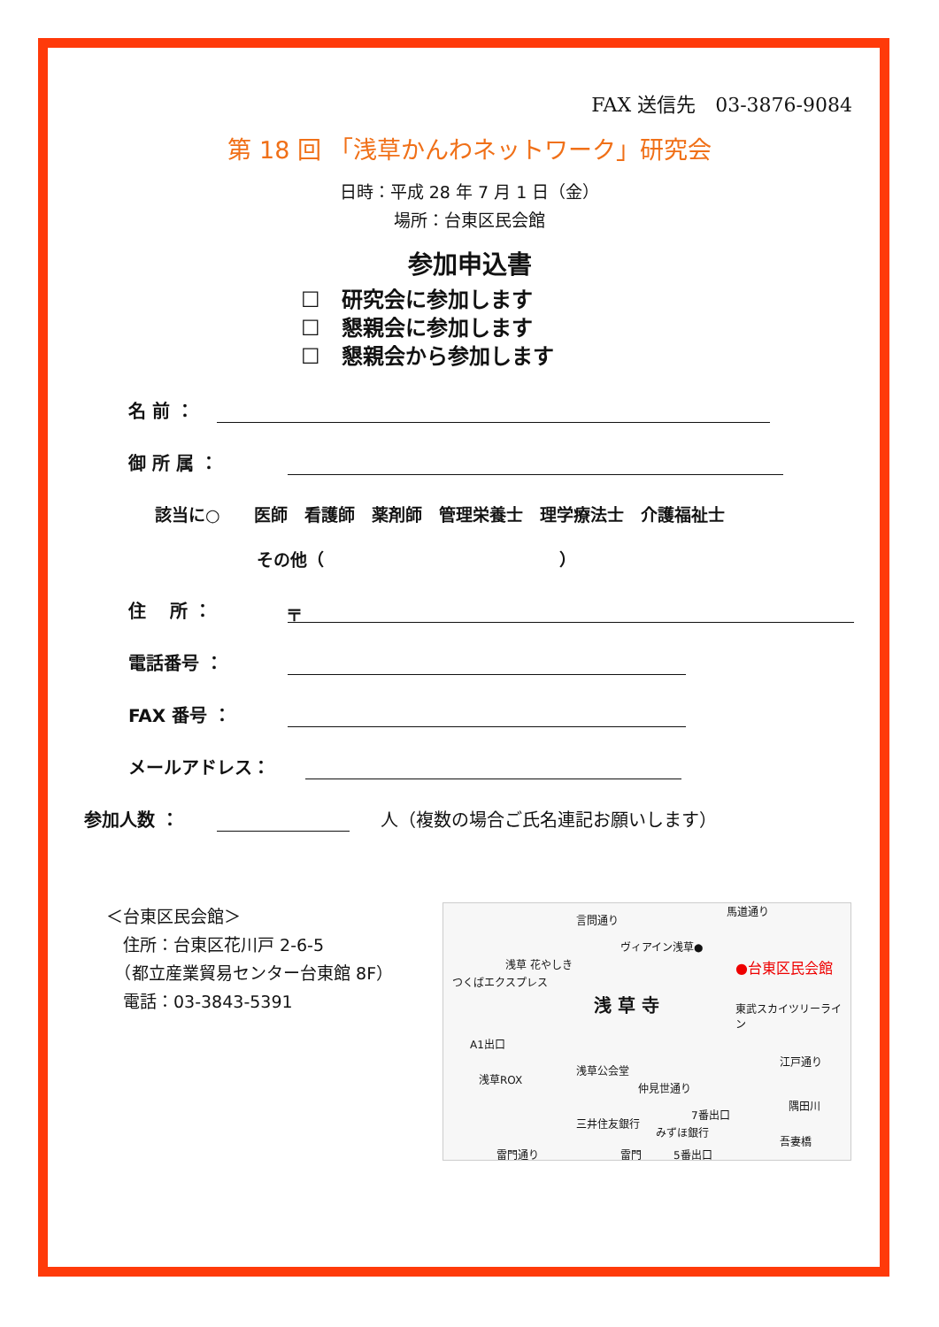FAX 送信先　03-3876-9084
第 18 回 「浅草かんわネットワーク」研究会
日時：平成 28 年 7 月 1 日（金）
場所：台東区民会館
参加申込書
☐　研究会に参加します
☐　懇親会に参加します
☐　懇親会から参加します
名 前 ：
御 所 属 ：
該当に○　　医師　看護師　薬剤師　管理栄養士　理学療法士　介護福祉士
その他（　　　　　　　　　　　　　　）
住　 所 ：
〒
電話番号 ：
FAX 番号 ：
メールアドレス：
参加人数 ：
人（複数の場合ご氏名連記お願いします）
＜台東区民会館＞
　住所：台東区花川戸 2-6-5
　（都立産業貿易センター台東館 8F）
　電話：03-3843-5391
言問通り
ヴィアイン浅草●
●台東区民会館
浅 草 寺
浅草 花やしき
A1出口
浅草ROX
浅草公会堂
三井住友銀行
みずほ銀行
雷門通り 雷門 5番出口
7番出口
東武スカイツリーライン
江戸通り
隅田川
吾妻橋
つくばエクスプレス
仲見世通り
馬道通り